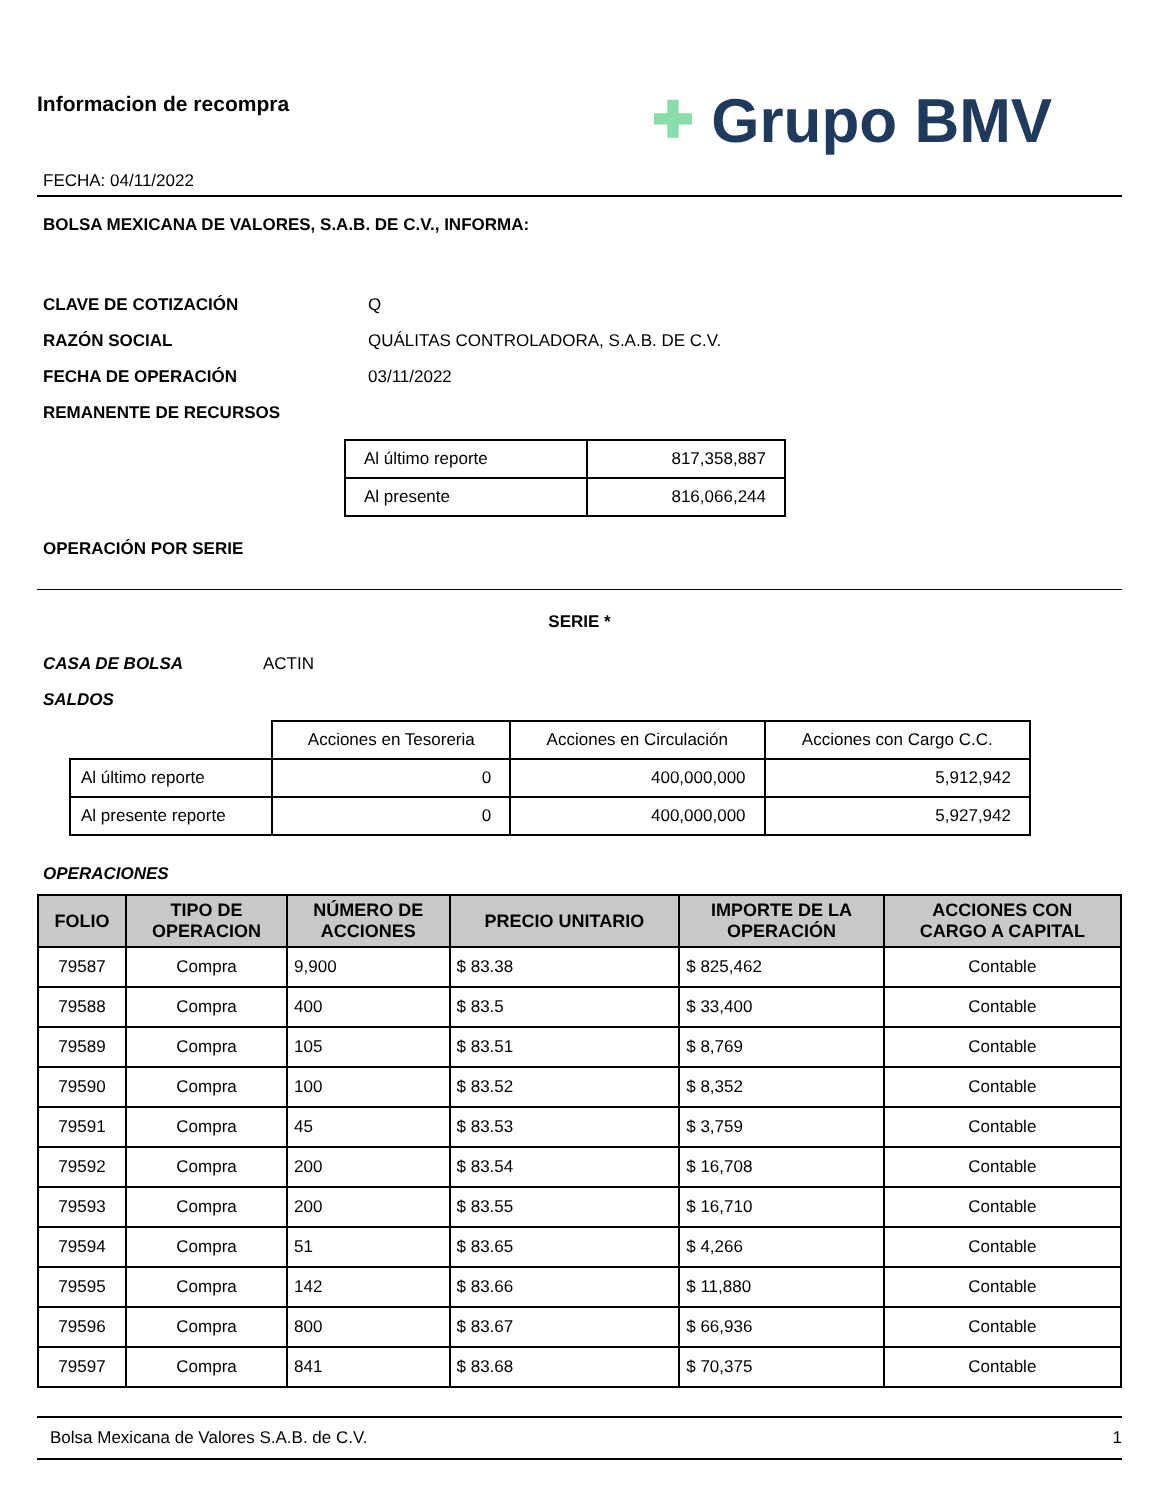Informacion de recompra
FECHA: 04/11/2022
✚ Grupo BMV
BOLSA MEXICANA DE VALORES, S.A.B. DE C.V., INFORMA:
CLAVE DE COTIZACIÓN Q
RAZÓN SOCIAL QUÁLITAS CONTROLADORA, S.A.B. DE C.V.
FECHA DE OPERACIÓN 03/11/2022
REMANENTE DE RECURSOS
| Al último reporte | 817,358,887 |
| Al presente | 816,066,244 |
OPERACIÓN POR SERIE
SERIE *
CASA DE BOLSA ACTIN
SALDOS
| | Acciones en Tesoreria | Acciones en Circulación | Acciones con Cargo C.C. |
| Al último reporte | 0 | 400,000,000 | 5,912,942 |
| Al presente reporte | 0 | 400,000,000 | 5,927,942 |
OPERACIONES
| FOLIO | TIPO DE OPERACION | NÚMERO DE ACCIONES | PRECIO UNITARIO | IMPORTE DE LA OPERACIÓN | ACCIONES CON CARGO A CAPITAL |
| --- | --- | --- | --- | --- | --- |
| 79587 | Compra | 9,900 | $ 83.38 | $ 825,462 | Contable |
| 79588 | Compra | 400 | $ 83.5 | $ 33,400 | Contable |
| 79589 | Compra | 105 | $ 83.51 | $ 8,769 | Contable |
| 79590 | Compra | 100 | $ 83.52 | $ 8,352 | Contable |
| 79591 | Compra | 45 | $ 83.53 | $ 3,759 | Contable |
| 79592 | Compra | 200 | $ 83.54 | $ 16,708 | Contable |
| 79593 | Compra | 200 | $ 83.55 | $ 16,710 | Contable |
| 79594 | Compra | 51 | $ 83.65 | $ 4,266 | Contable |
| 79595 | Compra | 142 | $ 83.66 | $ 11,880 | Contable |
| 79596 | Compra | 800 | $ 83.67 | $ 66,936 | Contable |
| 79597 | Compra | 841 | $ 83.68 | $ 70,375 | Contable |
Bolsa Mexicana de Valores S.A.B. de C.V. 1